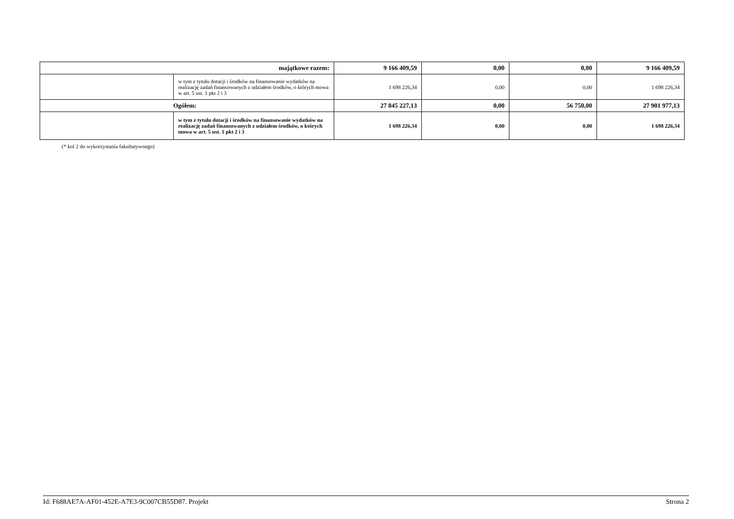| majątkowe razem: | | 9 166 409,59 | 0,00 | 0,00 | 9 166 409,59 |
| | w tym z tytułu dotacji i środków na finansowanie wydatków na realizację zadań finansowanych z udziałem środków, o których mowa w art. 5 ust. 1 pkt 2 i 3 | 1 698 226,34 | 0,00 | 0,00 | 1 698 226,34 |
| Ogółem: | | 27 845 227,13 | 0,00 | 56 750,00 | 27 901 977,13 |
| | w tym z tytułu dotacji i środków na finansowanie wydatków na realizację zadań finansowanych z udziałem środków, o których mowa w art. 5 ust. 1 pkt 2 i 3 | 1 698 226,34 | 0,00 | 0,00 | 1 698 226,34 |
(* kol 2 do wykorzystania fakultatywnego)
Id: F688AE7A-AF01-452E-A7E3-9C007CB55D87. Projekt Strona 2